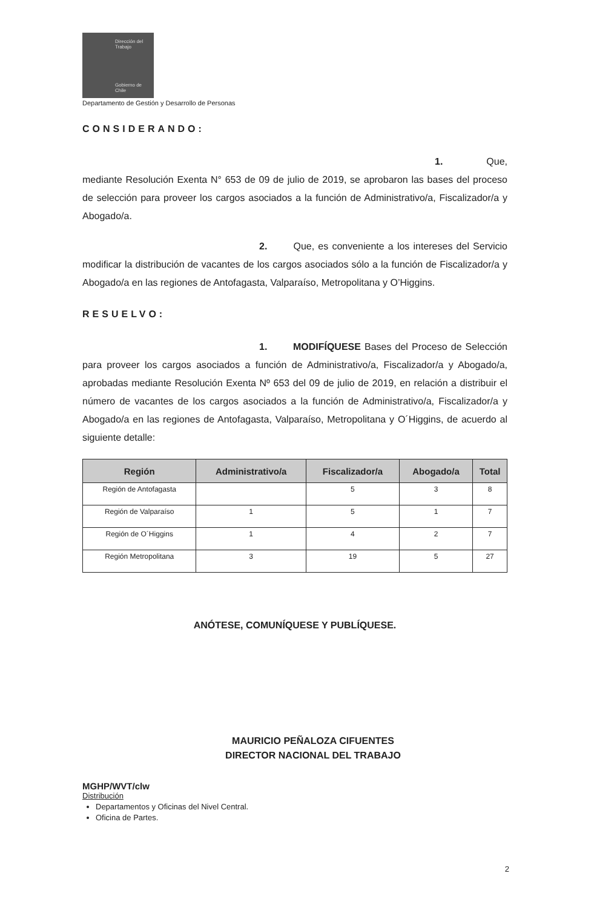Dirección del
Trabajo
Gobierno de Chile
Departamento de Gestión y Desarrollo de Personas
CONSIDERANDO:
1. Que, mediante Resolución Exenta N° 653 de 09 de julio de 2019, se aprobaron las bases del proceso de selección para proveer los cargos asociados a la función de Administrativo/a, Fiscalizador/a y Abogado/a.
2. Que, es conveniente a los intereses del Servicio modificar la distribución de vacantes de los cargos asociados sólo a la función de Fiscalizador/a y Abogado/a en las regiones de Antofagasta, Valparaíso, Metropolitana y O’Higgins.
RESUELVO:
1. MODIFÍQUESE Bases del Proceso de Selección para proveer los cargos asociados a función de Administrativo/a, Fiscalizador/a y Abogado/a, aprobadas mediante Resolución Exenta Nº 653 del 09 de julio de 2019, en relación a distribuir el número de vacantes de los cargos asociados a la función de Administrativo/a, Fiscalizador/a y Abogado/a en las regiones de Antofagasta, Valparaíso, Metropolitana y O´Higgins, de acuerdo al siguiente detalle:
| Región | Administrativo/a | Fiscalizador/a | Abogado/a | Total |
| --- | --- | --- | --- | --- |
| Región de Antofagasta | | 5 | 3 | 8 |
| Región de Valparaíso | 1 | 5 | 1 | 7 |
| Región de O´Higgins | 1 | 4 | 2 | 7 |
| Región Metropolitana | 3 | 19 | 5 | 27 |
ANÓTESE, COMUNÍQUESE Y PUBLÍQUESE.
MAURICIO PEÑALOZA CIFUENTES
DIRECTOR NACIONAL DEL TRABAJO
MGHP/WVT/clw
Distribución
Departamentos y Oficinas del Nivel Central.
Oficina de Partes.
2